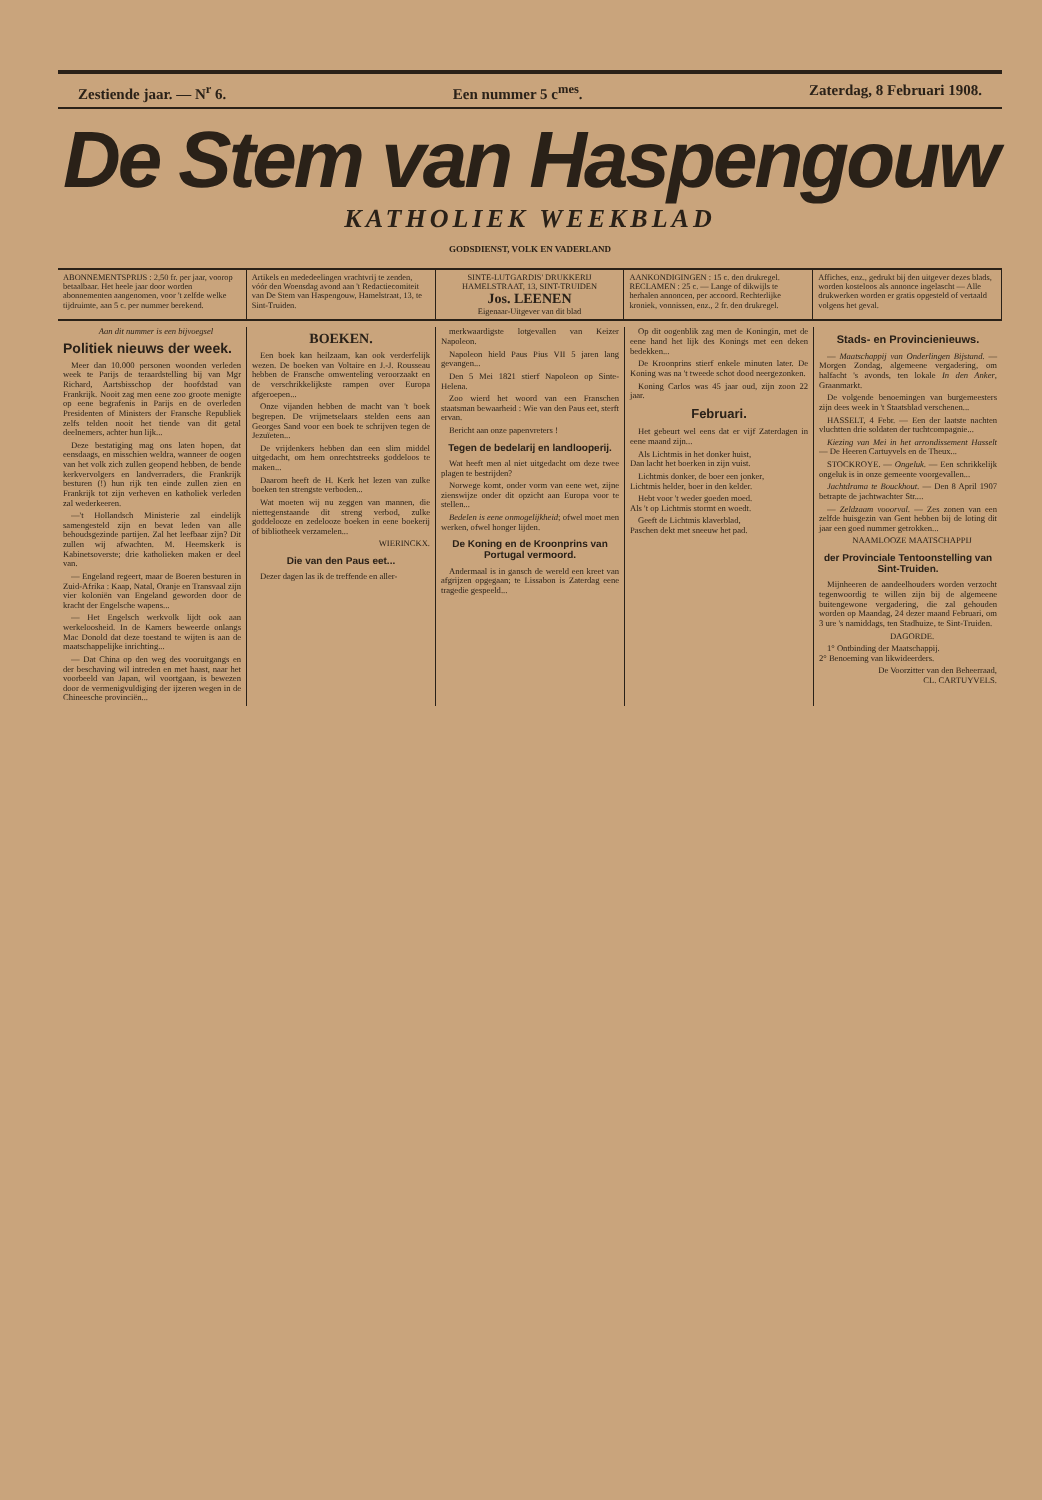Zestiende jaar. — N<sup>r</sup> 6. Een nummer 5 c<sup>mes</sup>. Zaterdag, 8 Februari 1908.
De Stem van Haspengouw
KATHOLIEK WEEKBLAD
GODSDIENST, VOLK EN VADERLAND
ABONNEMENTSPRIJS : 2,50 fr. per jaar, voorop betaalbaar. Het heele jaar door worden abonnementen aangenomen, voor 't zelfde welke tijdruimte, aan 5 c. per nummer berekend.
Artikels en mededeelingen vrachtvrij te zenden, vóór den Woensdag avond aan 't Redactiecomiteit van De Stem van Haspengouw, Hamelstraat, 13, te Sint-Truiden.
SINTE-LUTGARDIS' DRUKKERIJ
HAMELSTRAAT, 13, SINT-TRUIDEN
Jos. LEENEN
Eigenaar-Uitgever van dit blad
AANKONDIGINGEN : 15 c. den drukregel. RECLAMEN : 25 c. — Lange of dikwijls te herhalen annoncen, per accoord. Rechterlijke kroniek, vonnissen, enz., 2 fr. den drukregel.
Affiches, enz., gedrukt bij den uitgever dezes blads, worden kosteloos als annonce ingelascht — Alle drukwerken worden er gratis opgesteld of vertaald volgens het geval.
Aan dit nummer is een bijvoegsel
Politiek nieuws der week.
Meer dan 10.000 personen woonden verleden week te Parijs de teraardstelling bij van Mgr Richard, Aartsbisschop der hoofdstad van Frankrijk. Nooit zag men eene zoo groote menigte op eene begrafenis in Parijs en de overleden Presidenten of Ministers der Fransche Republiek zelfs telden nooit het tiende van dit getal deelnemers, achter hun lijk...
Deze bestatiging mag ons laten hopen, dat eensdaags, en misschien weldra, wanneer de oogen van het volk zich zullen geopend hebben, de bende kerkvervolgers en landverraders, die Frankrijk besturen (!) hun rijk ten einde zullen zien en Frankrijk tot zijn verheven en katholiek verleden zal wederkeeren.
—'t Hollandsch Ministerie zal eindelijk samengesteld zijn en bevat leden van alle behoudsgezinde partijen. Zal het leefbaar zijn? Dit zullen wij afwachten. M. Heemskerk is Kabinetsoverste; drie katholieken maken er deel van.
— Engeland regeert, maar de Boeren besturen in Zuid-Afrika : Kaap, Natal, Oranje en Transvaal zijn vier koloniën van Engeland geworden door de kracht der Engelsche wapens...
— Het Engelsch werkvolk lijdt ook aan werkeloosheid. In de Kamers beweerde onlangs Mac Donold dat deze toestand te wijten is aan de maatschappelijke inrichting...
— Dat China op den weg des vooruitgangs en der beschaving wil intreden en met haast, naar het voorbeeld van Japan, wil voortgaan, is bewezen door de vermenigvuldiging der ijzeren wegen in de Chineesche provinciën...
BOEKEN.
Een boek kan heilzaam, kan ook verderfelijk wezen. De boeken van Voltaire en J.-J. Rousseau hebben de Fransche omwenteling veroorzaakt en de verschrikkelijkste rampen over Europa afgeroepen...
Onze vijanden hebben de macht van 't boek begrepen. De vrijmetselaars stelden eens aan Georges Sand voor een boek te schrijven tegen de Jezuïeten...
De vrijdenkers hebben dan een slim middel uitgedacht, om hem onrechtstreeks goddeloos te maken...
Daarom heeft de H. Kerk het lezen van zulke boeken ten strengste verboden...
Wat moeten wij nu zeggen van mannen, die niettegenstaande dit streng verbod, zulke goddelooze en zedelooze boeken in eene boekerij of bibliotheek verzamelen...
WIERINCKX.
Die van den Paus eet...
Dezer dagen las ik de treffende en aller-
merkwaardigste lotgevallen van Keizer Napoleon.
Napoleon hield Paus Pius VII 5 jaren lang gevangen...
Den 5 Mei 1821 stierf Napoleon op Sinte-Helena.
Zoo wierd het woord van een Franschen staatsman bewaarheid : Wie van den Paus eet, sterft ervan.
Bericht aan onze papenvreters !
Tegen de bedelarij en landlooperij.
Wat heeft men al niet uitgedacht om deze twee plagen te bestrijden?
Norwege komt, onder vorm van eene wet, zijne zienswijze onder dit opzicht aan Europa voor te stellen...
Bedelen is eene onmogelijkheid; ofwel moet men werken, ofwel honger lijden.
De Koning en de Kroonprins van Portugal vermoord.
Andermaal is in gansch de wereld een kreet van afgrijzen opgegaan; te Lissabon is Zaterdag eene tragedie gespeeld...
Op dit oogenblik zag men de Koningin, met de eene hand het lijk des Konings met een deken bedekken...
De Kroonprins stierf enkele minuten later. De Koning was na 't tweede schot dood neergezonken.
Koning Carlos was 45 jaar oud, zijn zoon 22 jaar.
Februari.
Het gebeurt wel eens dat er vijf Zaterdagen in eene maand zijn...
Als Lichtmis in het donker huist,
Dan lacht het boerken in zijn vuist.
Lichtmis donker, de boer een jonker,
Lichtmis helder, boer in den kelder.
Hebt voor 't weder goeden moed.
Als 't op Lichtmis stormt en woedt.
Geeft de Lichtmis klaverblad,
Paschen dekt met sneeuw het pad.
Stads- en Provincienieuws.
— Maatschappij van Onderlingen Bijstand. — Morgen Zondag, algemeene vergadering, om halfacht 's avonds, ten lokale In den Anker, Graanmarkt.
De volgende benoemingen van burgemeesters zijn dees week in 't Staatsblad verschenen...
HASSELT, 4 Febr. — Een der laatste nachten vluchtten drie soldaten der tuchtcompagnie...
Kiezing van Mei in het arrondissement Hasselt — De Heeren Cartuyvels en de Theux...
STOCKROYE. — Ongeluk. — Een schrikkelijk ongeluk is in onze gemeente voorgevallen...
Jachtdrama te Bouckhout. — Den 8 April 1907 betrapte de jachtwachter Str....
— Zeldzaam vooorval. — Zes zonen van een zelfde huisgezin van Gent hebben bij de loting dit jaar een goed nummer getrokken...
NAAMLOOZE MAATSCHAPPIJ
der Provinciale Tentoonstelling van Sint-Truiden.
Mijnheeren de aandeelhouders worden verzocht tegenwoordig te willen zijn bij de algemeene buitengewone vergadering, die zal gehouden worden op Maandag, 24 dezer maand Februari, om 3 ure 's namiddags, ten Stadhuize, te Sint-Truiden.
DAGORDE.
1° Ontbinding der Maatschappij.
2° Benoeming van likwideerders.
De Voorzitter van den Beheerraad,
CL. CARTUYVELS.